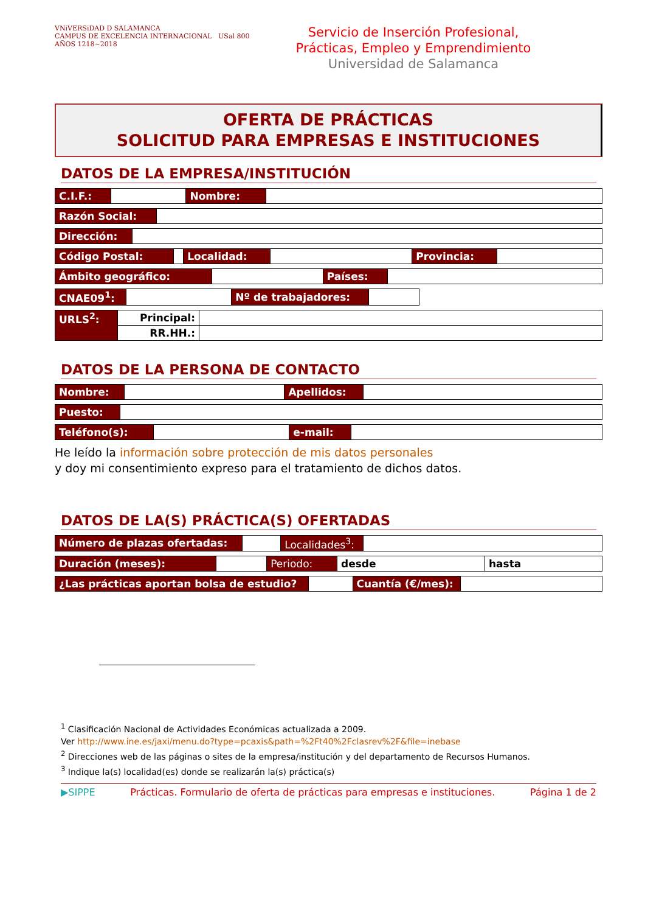VNiVERSiDAD D SALAMANCA
CAMPUS DE EXCELENCIA INTERNACIONAL USal 800 AÑOS 1218~2018
Servicio de Inserción Profesional,
Prácticas, Empleo y Emprendimiento
Universidad de Salamanca
OFERTA DE PRÁCTICAS
SOLICITUD PARA EMPRESAS E INSTITUCIONES
DATOS DE LA EMPRESA/INSTITUCIÓN
| C.I.F.: | | Nombre: | |
| Razón Social: | |
| Dirección: | |
| Código Postal: | | Localidad: | | Provincia: | |
| Ámbito geográfico: | | Países: | |
| CNAE09<sup>1</sup>: | | Nº de trabajadores: | |
| URLS<sup>2</sup>: | Principal: | |
| | RR.HH.: | |
DATOS DE LA PERSONA DE CONTACTO
| Nombre: | | Apellidos: | |
| Puesto: | |
| Teléfono(s): | | e-mail: | |
He leído la información sobre protección de mis datos personales
y doy mi consentimiento expreso para el tratamiento de dichos datos.
DATOS DE LA(S) PRÁCTICA(S) OFERTADAS
| Número de plazas ofertadas: | | Localidades<sup>3</sup>: | |
| Duración (meses): | | Periodo: | desde | hasta |
| ¿Las prácticas aportan bolsa de estudio? | | Cuantía (€/mes): | |
<sup>1</sup> Clasificación Nacional de Actividades Económicas actualizada a 2009.
Ver http://www.ine.es/jaxi/menu.do?type=pcaxis&path=%2Ft40%2Fclasrev%2F&file=inebase
<sup>2</sup> Direcciones web de las páginas o sites de la empresa/institución y del departamento de Recursos Humanos.
<sup>3</sup> Indique la(s) localidad(es) donde se realizarán la(s) práctica(s)
▶SIPPE Prácticas. Formulario de oferta de prácticas para empresas e instituciones. Página 1 de 2